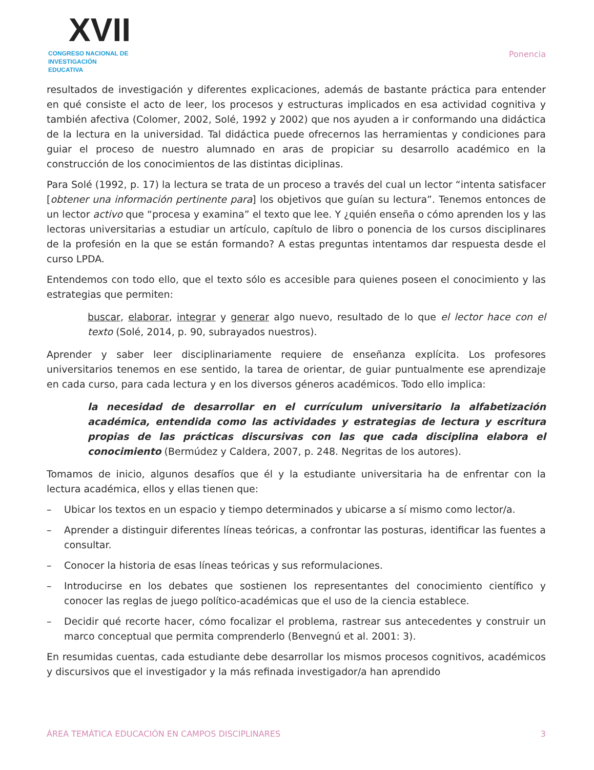XVII
CONGRESO NACIONAL DE
INVESTIGACIÓN EDUCATIVA
Ponencia
resultados de investigación y diferentes explicaciones, además de bastante práctica para entender en qué consiste el acto de leer, los procesos y estructuras implicados en esa actividad cognitiva y también afectiva (Colomer, 2002, Solé, 1992 y 2002) que nos ayuden a ir conformando una didáctica de la lectura en la universidad. Tal didáctica puede ofrecernos las herramientas y condiciones para guiar el proceso de nuestro alumnado en aras de propiciar su desarrollo académico en la construcción de los conocimientos de las distintas diciplinas.
Para Solé (1992, p. 17) la lectura se trata de un proceso a través del cual un lector “intenta satisfacer [obtener una información pertinente para] los objetivos que guían su lectura”. Tenemos entonces de un lector activo que “procesa y examina” el texto que lee. Y ¿quién enseña o cómo aprenden los y las lectoras universitarias a estudiar un artículo, capítulo de libro o ponencia de los cursos disciplinares de la profesión en la que se están formando? A estas preguntas intentamos dar respuesta desde el curso LPDA.
Entendemos con todo ello, que el texto sólo es accesible para quienes poseen el conocimiento y las estrategias que permiten:
buscar, elaborar, integrar y generar algo nuevo, resultado de lo que el lector hace con el texto (Solé, 2014, p. 90, subrayados nuestros).
Aprender y saber leer disciplinariamente requiere de enseñanza explícita. Los profesores universitarios tenemos en ese sentido, la tarea de orientar, de guiar puntualmente ese aprendizaje en cada curso, para cada lectura y en los diversos géneros académicos. Todo ello implica:
la necesidad de desarrollar en el currículum universitario la alfabetización académica, entendida como las actividades y estrategias de lectura y escritura propias de las prácticas discursivas con las que cada disciplina elabora el conocimiento (Bermúdez y Caldera, 2007, p. 248. Negritas de los autores).
Tomamos de inicio, algunos desafíos que él y la estudiante universitaria ha de enfrentar con la lectura académica, ellos y ellas tienen que:
– Ubicar los textos en un espacio y tiempo determinados y ubicarse a sí mismo como lector/a.
– Aprender a distinguir diferentes líneas teóricas, a confrontar las posturas, identificar las fuentes a consultar.
– Conocer la historia de esas líneas teóricas y sus reformulaciones.
– Introducirse en los debates que sostienen los representantes del conocimiento científico y conocer las reglas de juego político-académicas que el uso de la ciencia establece.
– Decidir qué recorte hacer, cómo focalizar el problema, rastrear sus antecedentes y construir un marco conceptual que permita comprenderlo (Benvegnú et al. 2001: 3).
En resumidas cuentas, cada estudiante debe desarrollar los mismos procesos cognitivos, académicos y discursivos que el investigador y la más refinada investigador/a han aprendido
ÁREA TEMÁTICA EDUCACIÓN EN CAMPOS DISCIPLINARES 3